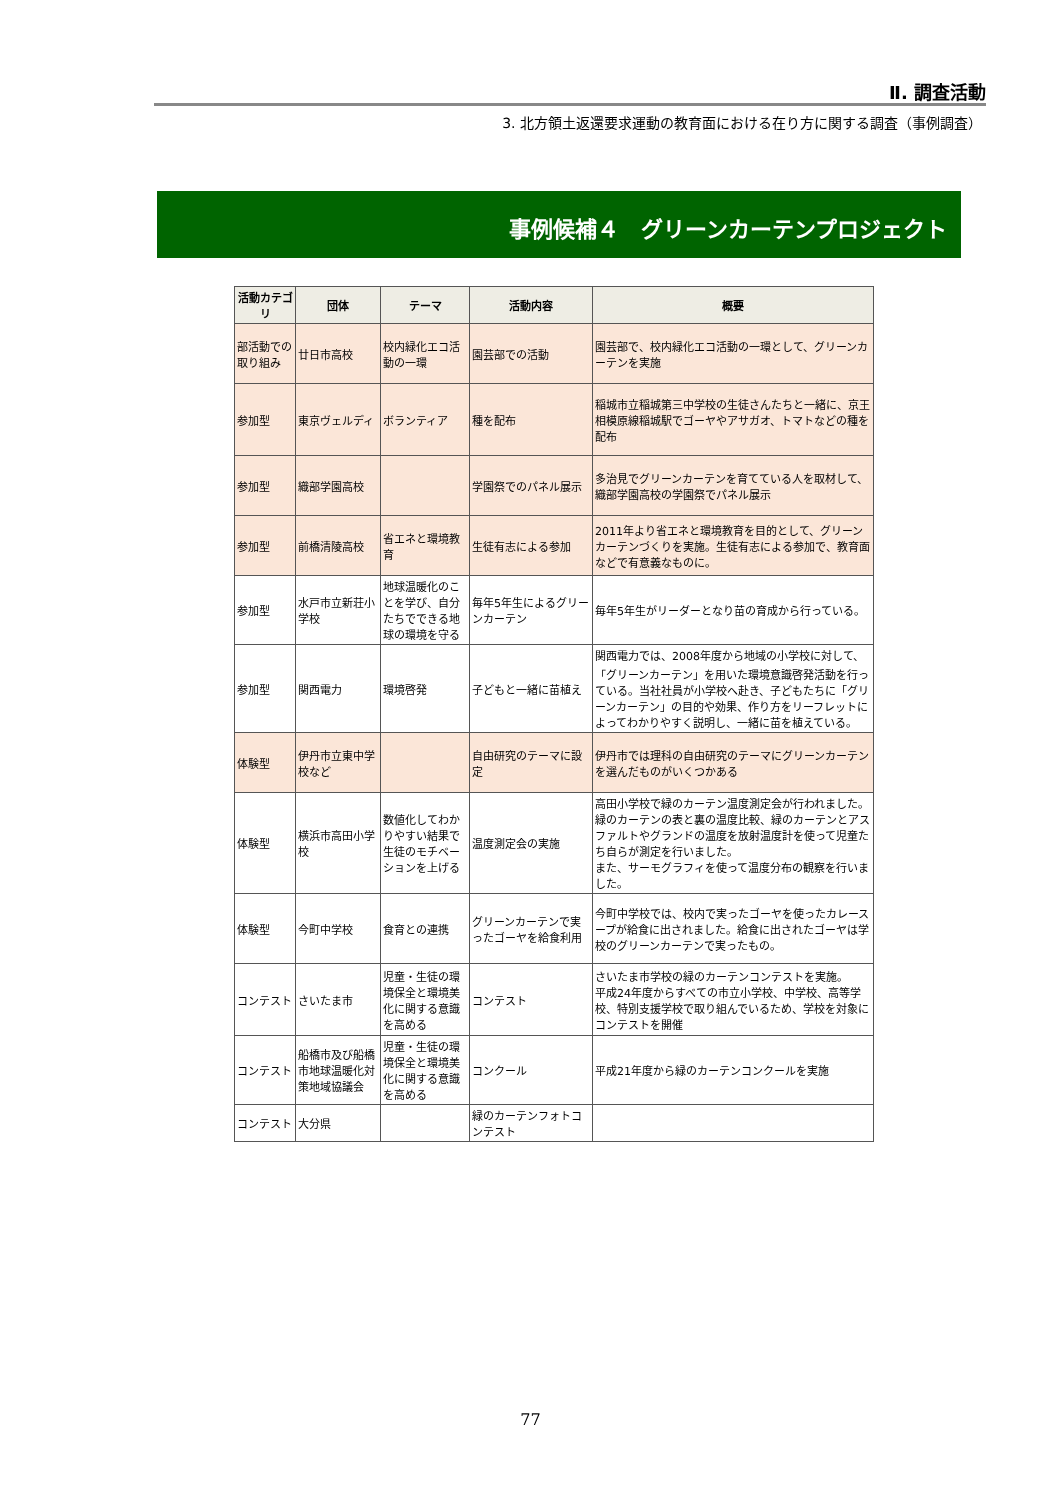Ⅱ. 調査活動
3. 北方領土返還要求運動の教育面における在り方に関する調査（事例調査）
事例候補４　グリーンカーテンプロジェクト
| 活動カテゴリ | 団体 | テーマ | 活動内容 | 概要 |
| --- | --- | --- | --- | --- |
| 部活動での取り組み | 廿日市高校 | 校内緑化エコ活動の一環 | 園芸部での活動 | 園芸部で、校内緑化エコ活動の一環として、グリーンカーテンを実施 |
| 参加型 | 東京ヴェルディ | ボランティア | 種を配布 | 稲城市立稲城第三中学校の生徒さんたちと一緒に、京王相模原線稲城駅でゴーヤやアサガオ、トマトなどの種を配布 |
| 参加型 | 織部学園高校 | | 学園祭でのパネル展示 | 多治見でグリーンカーテンを育てている人を取材して、織部学園高校の学園祭でパネル展示 |
| 参加型 | 前橋清陵高校 | 省エネと環境教育 | 生徒有志による参加 | 2011年より省エネと環境教育を目的として、グリーンカーテンづくりを実施。生徒有志による参加で、教育面などで有意義なものに。 |
| 参加型 | 水戸市立新荘小学校 | 地球温暖化のことを学び、自分たちでできる地球の環境を守る | 毎年5年生によるグリーンカーテン | 毎年5年生がリーダーとなり苗の育成から行っている。 |
| 参加型 | 関西電力 | 環境啓発 | 子どもと一緒に苗植え | 関西電力では、2008年度から地域の小学校に対して、「グリーンカーテン」を用いた環境意識啓発活動を行っている。当社社員が小学校へ赴き、子どもたちに「グリーンカーテン」の目的や効果、作り方をリーフレットによってわかりやすく説明し、一緒に苗を植えている。 |
| 体験型 | 伊丹市立東中学校など | | 自由研究のテーマに設定 | 伊丹市では理科の自由研究のテーマにグリーンカーテンを選んだものがいくつかある |
| 体験型 | 横浜市高田小学校 | 数値化してわかりやすい結果で生徒のモチベーションを上げる | 温度測定会の実施 | 高田小学校で緑のカーテン温度測定会が行われました。 緑のカーテンの表と裏の温度比較、緑のカーテンとアスファルトやグランドの温度を放射温度計を使って児童たち自らが測定を行いました。 また、サーモグラフィを使って温度分布の観察を行いました。 |
| 体験型 | 今町中学校 | 食育との連携 | グリーンカーテンで実ったゴーヤを給食利用 | 今町中学校では、校内で実ったゴーヤを使ったカレースープが給食に出されました。給食に出されたゴーヤは学校のグリーンカーテンで実ったもの。 |
| コンテスト | さいたま市 | 児童・生徒の環境保全と環境美化に関する意識を高める | コンテスト | さいたま市学校の緑のカーテンコンテストを実施。 平成24年度からすべての市立小学校、中学校、高等学校、特別支援学校で取り組んでいるため、学校を対象にコンテストを開催 |
| コンテスト | 船橋市及び船橋市地球温暖化対策地域協議会 | 児童・生徒の環境保全と環境美化に関する意識を高める | コンクール | 平成21年度から緑のカーテンコンクールを実施 |
| コンテスト | 大分県 | | 緑のカーテンフォトコンテスト | |
77